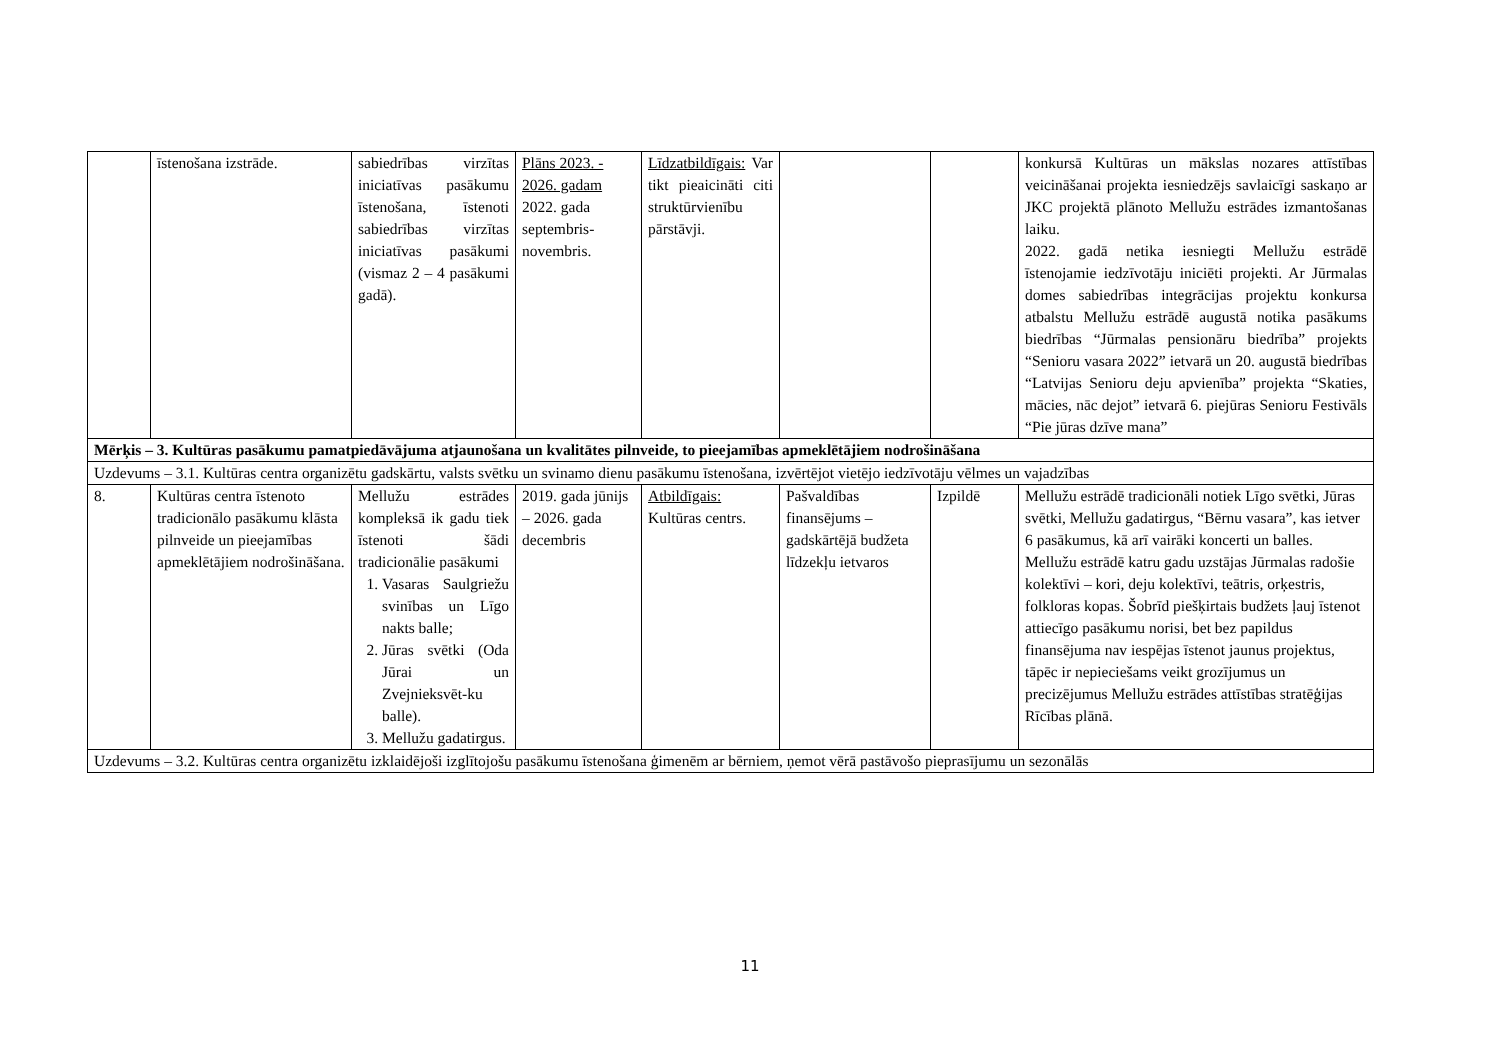| | īstenošana izstrāde. | sabiedrības virzītas iniciatīvas pasākumu īstenošana, īstenoti sabiedrības virzītas iniciatīvas pasākumi (vismaz 2 – 4 pasākumi gadā). | Plāns 2023. - 2026. gadam 2022. gada septembris-novembris. | Līdzatbildīgais: Var tikt pieaicināti citi struktūrvienību pārstāvji. | | | konkursā Kultūras un mākslas nozares attīstības veicināšanai projekta iesniedzējs savlaicīgi saskaņo ar JKC projektā plānoto Mellužu estrādes izmantošanas laiku. 2022. gadā netika iesniegti Mellužu estrādē īstenojamie iedzīvotāju iniciēti projekti. Ar Jūrmalas domes sabiedrības integrācijas projektu konkursa atbalstu Mellužu estrādē augustā notika pasākums biedrības “Jūrmalas pensionāru biedrība” projekts “Senioru vasara 2022” ietvarā un 20. augustā biedrības “Latvijas Senioru deju apvienība” projekta “Skaties, mācies, nāc dejot” ietvarā 6. piejūras Senioru Festivāls “Pie jūras dzīve mana” |
| Mērķis – 3. Kultūras pasākumu pamatpiedāvājuma atjaunošana un kvalitātes pilnveide, to pieejamības apmeklētājiem nodrošināšana | | | | | | | |
| Uzdevums – 3.1. Kultūras centra organizētu gadskārtu, valsts svētku un svinamo dienu pasākumu īstenošana, izvērtējot vietējo iedzīvotāju vēlmes un vajadzības | | | | | | | |
| 8. | Kultūras centra īstenoto tradicionālo pasākumu klāsta pilnveide un pieejamības apmeklētājiem nodrošināšana. | Mellužu estrādes kompleksā ik gadu tiek īstenoti šādi tradicionālie pasākumi 1. Vasaras Saulgriežu svinības un Līgo nakts balle; 2. Jūras svētki (Oda Jūrai un Zvejnieksvēt-ku balle). 3. Mellužu gadatirgus. | 2019. gada jūnijs – 2026. gada decembris | Atbildīgais: Kultūras centrs. | Pašvaldības finansējums – gadskārtējā budžeta līdzekļu ietvaros | Izpildē | Mellužu estrādē tradicionāli notiek Līgo svētki, Jūras svētki, Mellužu gadatirgus, “Bērnu vasara”, kas ietver 6 pasākumus, kā arī vairāki koncerti un balles. Mellužu estrādē katru gadu uzstājas Jūrmalas radošie kolektīvi – kori, deju kolektīvi, teātris, orķestris, folkloras kopas. Šobrīd piešķirtais budžets ļauj īstenot attiecīgo pasākumu norisi, bet bez papildus finansējuma nav iespējas īstenot jaunus projektus, tāpēc ir nepieciešams veikt grozījumus un precizējumus Mellužu estrādes attīstības stratēģijas Rīcības plānā. |
| Uzdevums – 3.2. Kultūras centra organizētu izklaidējoši izglītojošu pasākumu īstenošana ģimenēm ar bērniem, ņemot vērā pastāvošo pieprasījumu un sezonālās | | | | | | | |
11